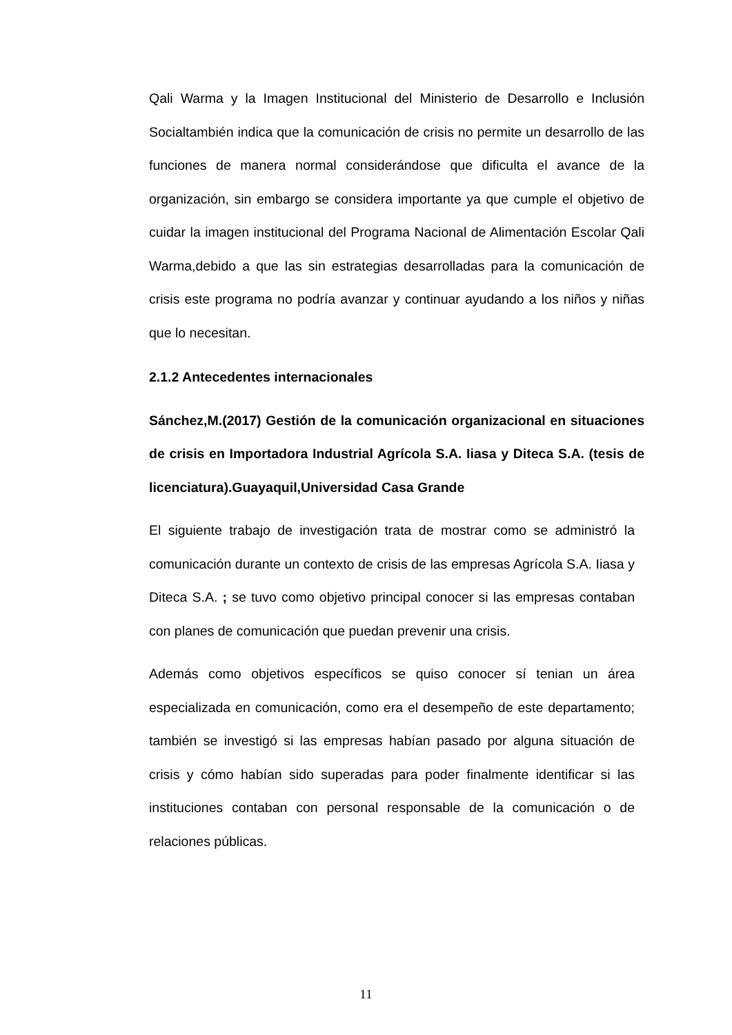Qali Warma y la Imagen Institucional del Ministerio de Desarrollo e Inclusión Socialtambién indica que la comunicación de crisis no permite un desarrollo de las funciones de manera normal considerándose que dificulta el avance de la organización, sin embargo se considera importante ya que cumple el objetivo de cuidar la imagen institucional del Programa Nacional de Alimentación Escolar Qali Warma,debido a que las sin estrategias desarrolladas para la comunicación de crisis este programa no podría avanzar y continuar ayudando a los niños y niñas que lo necesitan.
2.1.2 Antecedentes internacionales
Sánchez,M.(2017) Gestión de la comunicación organizacional en situaciones de crisis en Importadora Industrial Agrícola S.A. Iiasa y Diteca S.A. (tesis de licenciatura).Guayaquil,Universidad Casa Grande
El siguiente trabajo de investigación trata de mostrar como se administró la comunicación durante un contexto de crisis de las empresas Agrícola S.A. Iiasa y Diteca S.A. ; se tuvo como objetivo principal conocer si las empresas contaban con planes de comunicación que puedan prevenir una crisis.
Además como objetivos específicos se quiso conocer sí tenian un área especializada en comunicación, como era el desempeño de este departamento; también se investigó si las empresas habían pasado por alguna situación de crisis y cómo habían sido superadas para poder finalmente identificar si las instituciones contaban con personal responsable de la comunicación o de relaciones públicas.
11